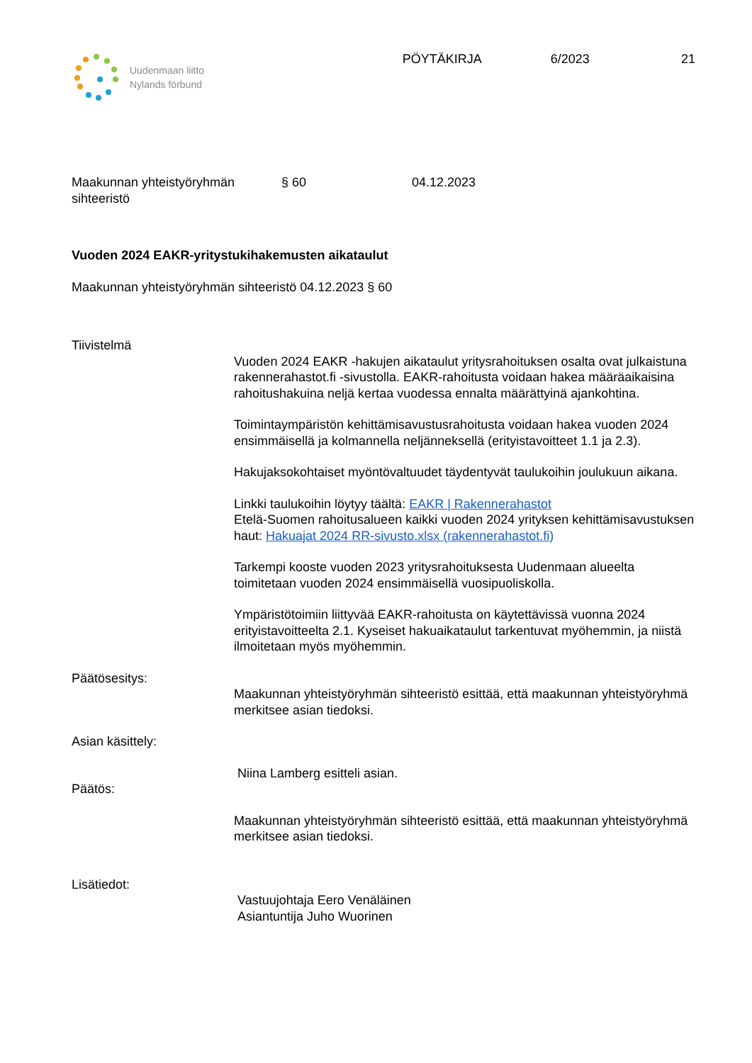Uudenmaan liitto
Nylands förbund
PÖYTÄKIRJA 6/2023 21
Maakunnan yhteistyöryhmän sihteeristö
§ 60 04.12.2023
Vuoden 2024 EAKR-yritystukihakemusten aikataulut
Maakunnan yhteistyöryhmän sihteeristö 04.12.2023 § 60
Tiivistelmä
Vuoden 2024 EAKR -hakujen aikataulut yritysrahoituksen osalta ovat julkaistuna rakennerahastot.fi -sivustolla. EAKR-rahoitusta voidaan hakea määräaikaisina rahoitushakuina neljä kertaa vuodessa ennalta määrättyinä ajankohtina.
Toimintaympäristön kehittämisavustusrahoitusta voidaan hakea vuoden 2024 ensimmäisellä ja kolmannella neljänneksellä (erityistavoitteet 1.1 ja 2.3).
Hakujaksokohtaiset myöntövaltuudet täydentyvät taulukoihin joulukuun aikana.
Linkki taulukoihin löytyy täältä: EAKR | Rakennerahastot
Etelä-Suomen rahoitusalueen kaikki vuoden 2024 yrityksen kehittämisavustuksen haut: Hakuajat 2024 RR-sivusto.xlsx (rakennerahastot.fi)
Tarkempi kooste vuoden 2023 yritysrahoituksesta Uudenmaan alueelta toimitetaan vuoden 2024 ensimmäisellä vuosipuoliskolla.
Ympäristötoimiin liittyvää EAKR-rahoitusta on käytettävissä vuonna 2024 erityistavoitteelta 2.1. Kyseiset hakuaikataulut tarkentuvat myöhemmin, ja niistä ilmoitetaan myös myöhemmin.
Päätösesitys:
Maakunnan yhteistyöryhmän sihteeristö esittää, että maakunnan yhteistyöryhmä merkitsee asian tiedoksi.
Asian käsittely:
Niina Lamberg esitteli asian.
Päätös:
Maakunnan yhteistyöryhmän sihteeristö esittää, että maakunnan yhteistyöryhmä merkitsee asian tiedoksi.
Lisätiedot:
Vastuujohtaja Eero Venäläinen
Asiantuntija Juho Wuorinen